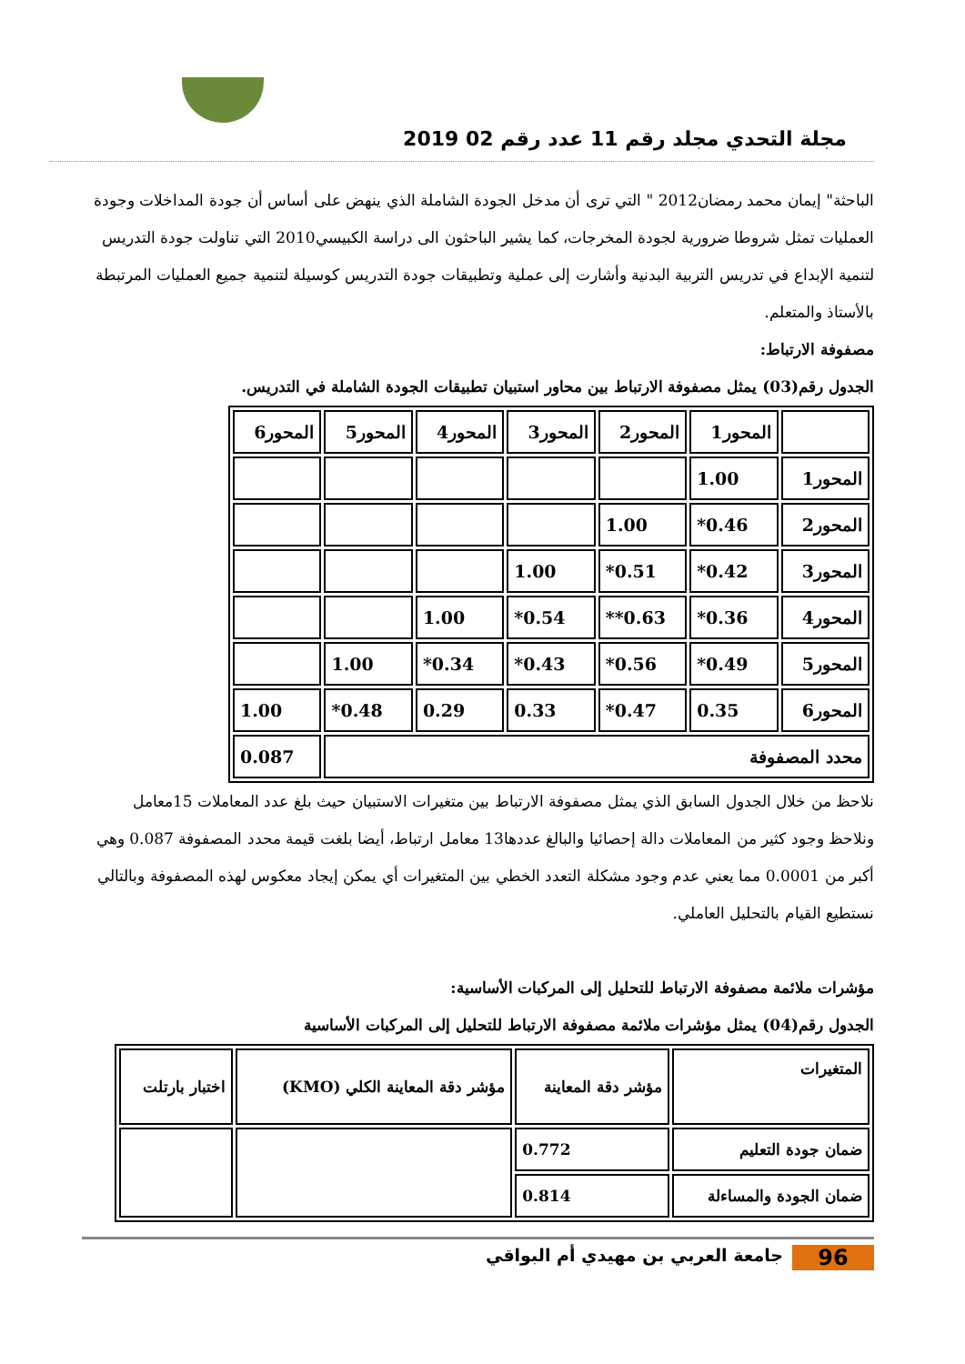مجلة التحدي مجلد رقم 11 عدد رقم 02 2019
الباحثة" إيمان محمد رمضان2012 " التي ترى أن مدخل الجودة الشاملة الذي ينهض على أساس أن جودة المداخلات وجودة العمليات تمثل شروطا ضرورية لجودة المخرجات، كما يشير الباحثون الى دراسة الكبيسي2010 التي تناولت جودة التدريس لتنمية الإبداع في تدريس التربية البدنية وأشارت إلى عملية وتطبيقات جودة التدريس كوسيلة لتنمية جميع العمليات المرتبطة بالأستاذ والمتعلم.
مصفوفة الارتباط:
الجدول رقم(03) يمثل مصفوفة الارتباط بين محاور استبيان تطبيقات الجودة الشاملة في التدريس.
| | المحور1 | المحور2 | المحور3 | المحور4 | المحور5 | المحور6 |
| المحور1 | 1.00 | | | | | |
| المحور2 | 0.46* | 1.00 | | | | |
| المحور3 | 0.42* | 0.51* | 1.00 | | | |
| المحور4 | 0.36* | 0.63** | 0.54* | 1.00 | | |
| المحور5 | 0.49* | 0.56* | 0.43* | 0.34* | 1.00 | |
| المحور6 | 0.35 | 0.47* | 0.33 | 0.29 | 0.48* | 1.00 |
| محدد المصفوفة | | | | | | 0.087 |
نلاحظ من خلال الجدول السابق الذي يمثل مصفوفة الارتباط بين متغيرات الاستبيان حيث بلغ عدد المعاملات 15معامل ونلاحظ وجود كثير من المعاملات دالة إحصائيا والبالغ عددها13 معامل ارتباط، أيضا بلغت قيمة محدد المصفوفة 0.087 وهي أكبر من 0.0001 مما يعني عدم وجود مشكلة التعدد الخطي بين المتغيرات أي يمكن إيجاد معكوس لهذه المصفوفة وبالتالي نستطيع القيام بالتحليل العاملي.
مؤشرات ملائمة مصفوفة الارتباط للتحليل إلى المركبات الأساسية:
الجدول رقم(04) يمثل مؤشرات ملائمة مصفوفة الارتباط للتحليل إلى المركبات الأساسية
| المتغيرات | مؤشر دقة المعاينة | مؤشر دقة المعاينة الكلي (KMO) | اختبار بارتلت |
| ضمان جودة التعليم | 0.772 | | |
| ضمان الجودة والمساءلة | 0.814 | | |
96 جامعة العربي بن مهيدي أم البواقي